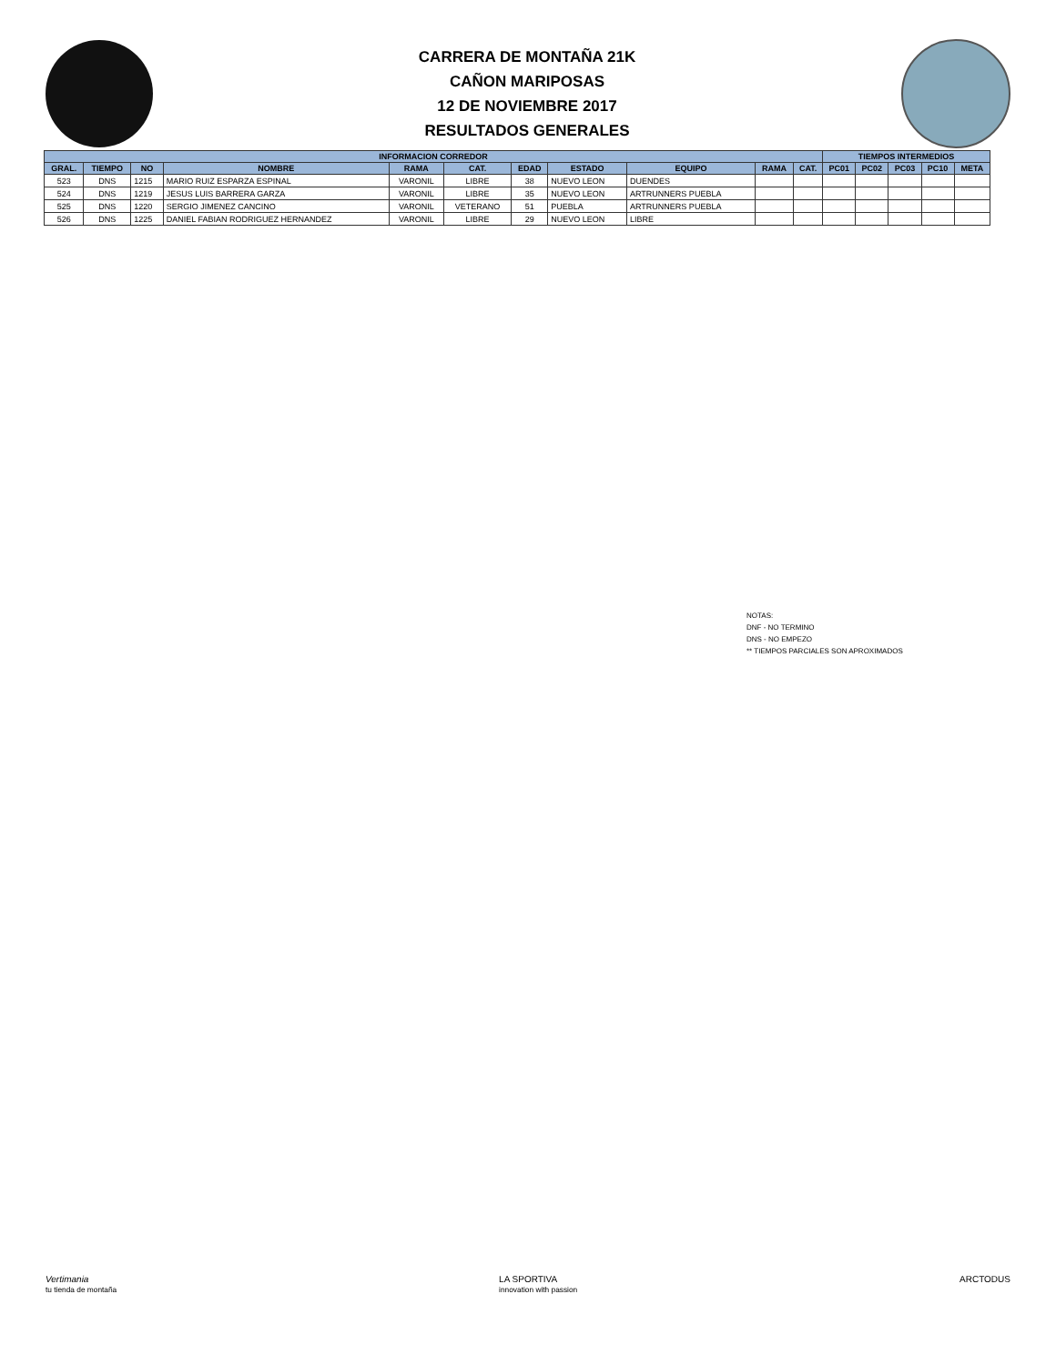CARRERA DE MONTAÑA 21K
CAÑON MARIPOSAS
12 DE NOVIEMBRE 2017
RESULTADOS GENERALES
| INFORMACION CORREDOR | | | | | | | | | | | TIEMPOS INTERMEDIOS | | | | |
| --- | --- | --- | --- | --- | --- | --- | --- | --- | --- | --- | --- | --- | --- | --- | --- |
| GRAL. | TIEMPO | NO | NOMBRE | RAMA | CAT. | EDAD | ESTADO | EQUIPO | RAMA | CAT. | PC01 | PC02 | PC03 | PC10 | META |
| 523 | DNS | 1215 | MARIO RUIZ ESPARZA ESPINAL | VARONIL | LIBRE | 38 | NUEVO LEON | DUENDES | | | | | | | |
| 524 | DNS | 1219 | JESUS LUIS BARRERA GARZA | VARONIL | LIBRE | 35 | NUEVO LEON | ARTRUNNERS PUEBLA | | | | | | | |
| 525 | DNS | 1220 | SERGIO JIMENEZ CANCINO | VARONIL | VETERANO | 51 | PUEBLA | ARTRUNNERS PUEBLA | | | | | | | |
| 526 | DNS | 1225 | DANIEL FABIAN RODRIGUEZ HERNANDEZ | VARONIL | LIBRE | 29 | NUEVO LEON | LIBRE | | | | | | | |
NOTAS:
DNF - NO TERMINO
DNS - NO EMPEZO
** TIEMPOS PARCIALES SON APROXIMADOS
Vertimania
tu tienda de montaña
LA SPORTIVA
innovation with passion
ARCTODUS